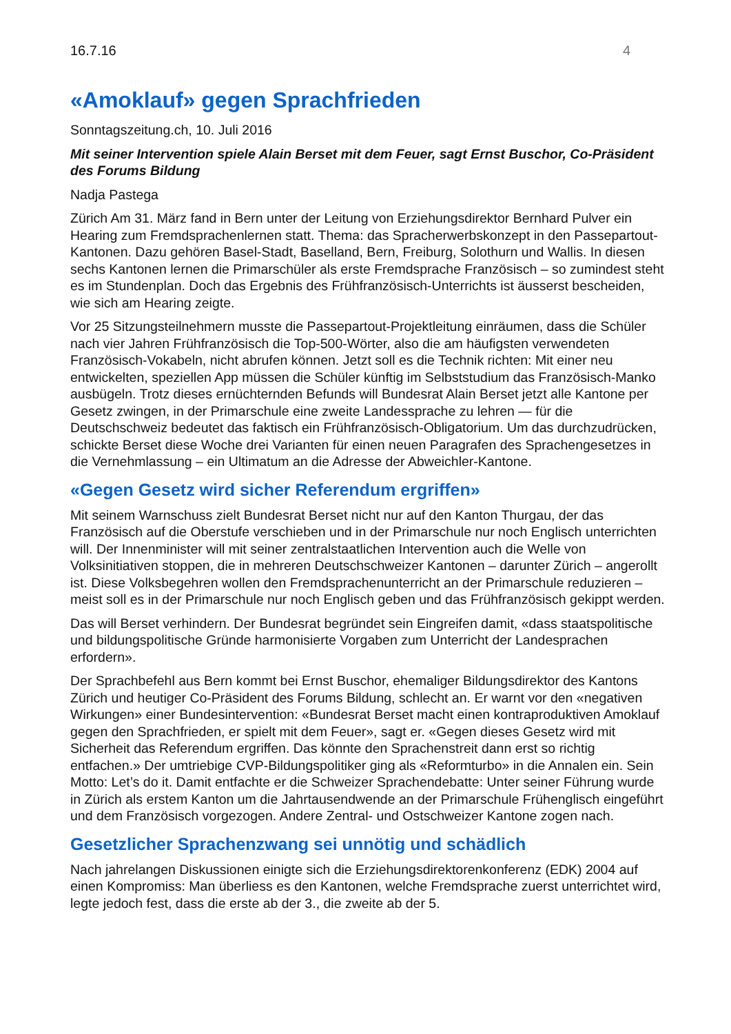16.7.16 4
«Amoklauf» gegen Sprachfrieden
Sonntagszeitung.ch, 10. Juli 2016
Mit seiner Intervention spiele Alain Berset mit dem Feuer, sagt Ernst Buschor, Co-Präsident des Forums Bildung
Nadja Pastega
Zürich Am 31. März fand in Bern unter der Leitung von Erziehungsdirektor Bernhard Pulver ein Hearing zum Fremdsprachenlernen statt. Thema: das Spracherwerbskonzept in den Passepartout-Kantonen. Dazu gehören Basel-Stadt, Baselland, Bern, Freiburg, Solothurn und Wallis. In diesen sechs Kantonen lernen die Primarschüler als erste Fremdsprache Französisch – so zumindest steht es im Stundenplan. Doch das Ergebnis des Frühfranzösisch-Unterrichts ist äusserst bescheiden, wie sich am Hearing zeigte.
Vor 25 Sitzungsteilnehmern musste die Passepartout-Projektleitung einräumen, dass die Schüler nach vier Jahren Frühfranzösisch die Top-500-Wörter, also die am häufigsten verwendeten Französisch-Vokabeln, nicht abrufen können. Jetzt soll es die Technik richten: Mit einer neu entwickelten, speziellen App müssen die Schüler künftig im Selbststudium das Französisch-Manko ausbügeln. Trotz dieses ernüchternden Befunds will Bundesrat Alain Berset jetzt alle Kantone per Gesetz zwingen, in der Primarschule eine zweite Landessprache zu lehren — für die Deutschschweiz bedeutet das faktisch ein Frühfranzösisch-Obligatorium. Um das durchzudrücken, schickte Berset diese Woche drei Varianten für einen neuen Paragrafen des Sprachengesetzes in die Vernehmlassung – ein Ultimatum an die Adresse der Abweichler-Kantone.
«Gegen Gesetz wird sicher Referendum ergriffen»
Mit seinem Warnschuss zielt Bundesrat Berset nicht nur auf den Kanton Thurgau, der das Französisch auf die Oberstufe verschieben und in der Primarschule nur noch Englisch unterrichten will. Der Innenminister will mit seiner zentralstaatlichen Intervention auch die Welle von Volksinitiativen stoppen, die in mehreren Deutschschweizer Kantonen – darunter Zürich – angerollt ist. Diese Volksbegehren wollen den Fremdsprachenunterricht an der Primarschule reduzieren – meist soll es in der Primarschule nur noch Englisch geben und das Frühfranzösisch gekippt werden.
Das will Berset verhindern. Der Bundesrat begründet sein Eingreifen damit, «dass staatspolitische und bildungspolitische Gründe harmonisierte Vorgaben zum Unterricht der Landesprachen erfordern».
Der Sprachbefehl aus Bern kommt bei Ernst Buschor, ehemaliger Bildungsdirektor des Kantons Zürich und heutiger Co-Präsident des Forums Bildung, schlecht an. Er warnt vor den «negativen Wirkungen» einer Bundesintervention: «Bundesrat Berset macht einen kontraproduktiven Amoklauf gegen den Sprachfrieden, er spielt mit dem Feuer», sagt er. «Gegen dieses Gesetz wird mit Sicherheit das Referendum ergriffen. Das könnte den Sprachenstreit dann erst so richtig entfachen.» Der umtriebige CVP-Bildungspolitiker ging als «Reformturbo» in die Annalen ein. Sein Motto: Let’s do it. Damit entfachte er die Schweizer Sprachendebatte: Unter seiner Führung wurde in Zürich als erstem Kanton um die Jahrtausendwende an der Primarschule Frühenglisch eingeführt und dem Französisch vorgezogen. Andere Zentral- und Ostschweizer Kantone zogen nach.
Gesetzlicher Sprachenzwang sei unnötig und schädlich
Nach jahrelangen Diskussionen einigte sich die Erziehungsdirektorenkonferenz (EDK) 2004 auf einen Kompromiss: Man überliess es den Kantonen, welche Fremdsprache zuerst unterrichtet wird, legte jedoch fest, dass die erste ab der 3., die zweite ab der 5.